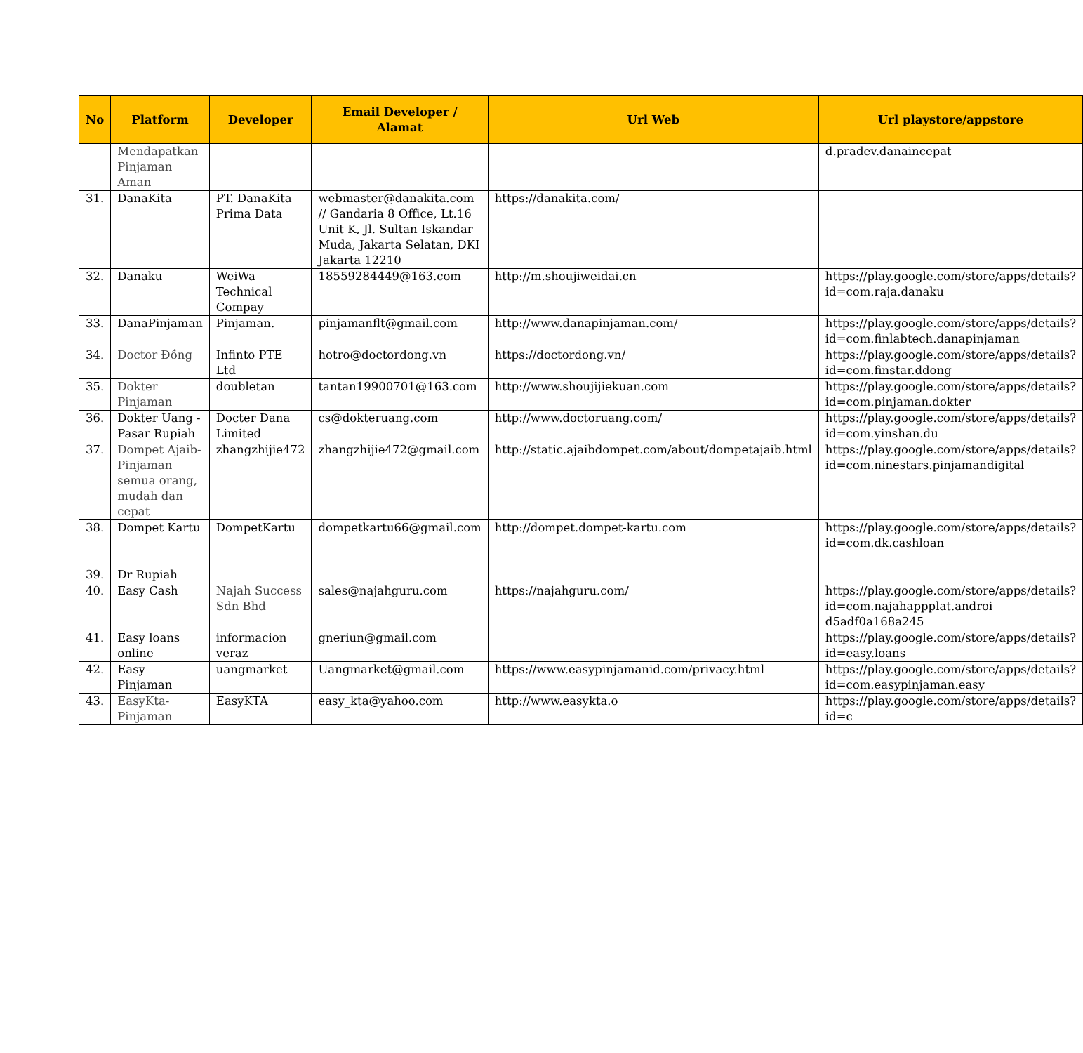| No | Platform | Developer | Email Developer / Alamat | Url Web | Url playstore/appstore |
| --- | --- | --- | --- | --- | --- |
| | Mendapatkan Pinjaman Aman | | | | d.pradev.danaincepat |
| 31. | DanaKita | PT. DanaKita Prima Data | webmaster@danakita.com // Gandaria 8 Office, Lt.16 Unit K, Jl. Sultan Iskandar Muda, Jakarta Selatan, DKI Jakarta 12210 | https://danakita.com/ | |
| 32. | Danaku | WeiWa Technical Compay | 18559284449@163.com | http://m.shoujiweidai.cn | https://play.google.com/store/apps/details?id=com.raja.danaku |
| 33. | DanaPinjaman | Pinjaman. | pinjamanflt@gmail.com | http://www.danapinjaman.com/ | https://play.google.com/store/apps/details?id=com.finlabtech.danapinjaman |
| 34. | Doctor Đồng | Infinto PTE Ltd | hotro@doctordong.vn | https://doctordong.vn/ | https://play.google.com/store/apps/details?id=com.finstar.ddong |
| 35. | Dokter Pinjaman | doubletan | tantan19900701@163.com | http://www.shoujijiekuan.com | https://play.google.com/store/apps/details?id=com.pinjaman.dokter |
| 36. | Dokter Uang - Pasar Rupiah | Docter Dana Limited | cs@dokteruang.com | http://www.doctoruang.com/ | https://play.google.com/store/apps/details?id=com.yinshan.du |
| 37. | Dompet Ajaib-Pinjaman semua orang, mudah dan cepat | zhangzhijie472 | zhangzhijie472@gmail.com | http://static.ajaibdompet.com/about/dompetajaib.html | https://play.google.com/store/apps/details?id=com.ninestars.pinjamandigital |
| 38. | Dompet Kartu | DompetKartu | dompetkartu66@gmail.com | http://dompet.dompet-kartu.com | https://play.google.com/store/apps/details?id=com.dk.cashloan |
| 39. | Dr Rupiah | | | | |
| 40. | Easy Cash | Najah Success Sdn Bhd | sales@najahguru.com | https://najahguru.com/ | https://play.google.com/store/apps/details?id=com.najahappplat.androi d5adf0a168a245 |
| 41. | Easy loans online | informacion veraz | gneriun@gmail.com | | https://play.google.com/store/apps/details?id=easy.loans |
| 42. | Easy Pinjaman | uangmarket | Uangmarket@gmail.com | https://www.easypinjamanid.com/privacy.html | https://play.google.com/store/apps/details?id=com.easypinjaman.easy |
| 43. | EasyKta-Pinjaman | EasyKTA | easy_kta@yahoo.com | http://www.easykta.o | https://play.google.com/store/apps/details?id=c |